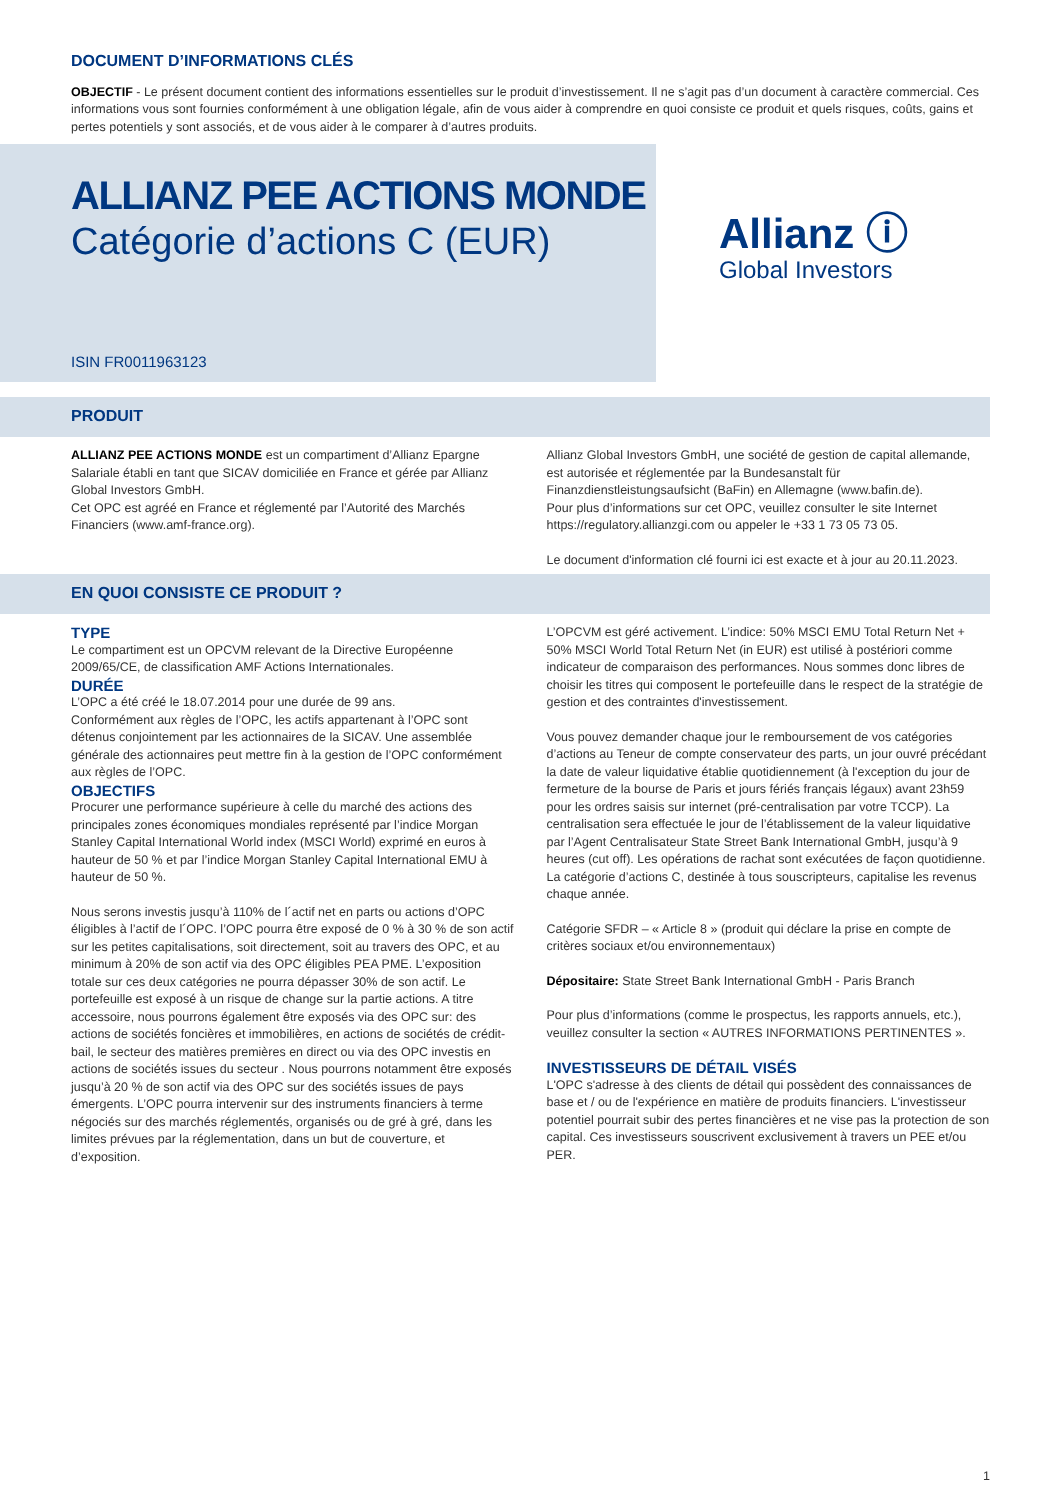DOCUMENT D’INFORMATIONS CLÉS
OBJECTIF - Le présent document contient des informations essentielles sur le produit d’investissement. Il ne s’agit pas d’un document à caractère commercial. Ces informations vous sont fournies conformément à une obligation légale, afin de vous aider à comprendre en quoi consiste ce produit et quels risques, coûts, gains et pertes potentiels y sont associés, et de vous aider à le comparer à d’autres produits.
ALLIANZ PEE ACTIONS MONDE
Catégorie d’actions C (EUR)
ISIN FR0011963123
Allianz ⓘ
Global Investors
PRODUIT
ALLIANZ PEE ACTIONS MONDE est un compartiment d’Allianz Epargne Salariale établi en tant que SICAV domiciliée en France et gérée par Allianz Global Investors GmbH.
Cet OPC est agréé en France et réglementé par l’Autorité des Marchés Financiers (www.amf-france.org).
Allianz Global Investors GmbH, une société de gestion de capital allemande, est autorisée et réglementée par la Bundesanstalt für Finanzdienstleistungsaufsicht (BaFin) en Allemagne (www.bafin.de).
Pour plus d’informations sur cet OPC, veuillez consulter le site Internet https://regulatory.allianzgi.com ou appeler le +33 1 73 05 73 05.
Le document d'information clé fourni ici est exacte et à jour au 20.11.2023.
EN QUOI CONSISTE CE PRODUIT ?
TYPE
Le compartiment est un OPCVM relevant de la Directive Européenne 2009/65/CE, de classification AMF Actions Internationales.
DURÉE
L’OPC a été créé le 18.07.2014 pour une durée de 99 ans.
Conformément aux règles de l’OPC, les actifs appartenant à l’OPC sont détenus conjointement par les actionnaires de la SICAV. Une assemblée générale des actionnaires peut mettre fin à la gestion de l’OPC conformément aux règles de l’OPC.
OBJECTIFS
Procurer une performance supérieure à celle du marché des actions des principales zones économiques mondiales représenté par l’indice Morgan Stanley Capital International World index (MSCI World) exprimé en euros à hauteur de 50 % et par l’indice Morgan Stanley Capital International EMU à hauteur de 50 %.
Nous serons investis jusqu’à 110% de l´actif net en parts ou actions d’OPC éligibles à l’actif de l´OPC. l’OPC pourra être exposé de 0 % à 30 % de son actif sur les petites capitalisations, soit directement, soit au travers des OPC, et au minimum à 20% de son actif via des OPC éligibles PEA PME. L’exposition totale sur ces deux catégories ne pourra dépasser 30% de son actif. Le portefeuille est exposé à un risque de change sur la partie actions. A titre accessoire, nous pourrons également être exposés via des OPC sur: des actions de sociétés foncières et immobilières, en actions de sociétés de crédit-bail, le secteur des matières premières en direct ou via des OPC investis en actions de sociétés issues du secteur . Nous pourrons notamment être exposés jusqu’à 20 % de son actif via des OPC sur des sociétés issues de pays émergents. L’OPC pourra intervenir sur des instruments financiers à terme négociés sur des marchés réglementés, organisés ou de gré à gré, dans les limites prévues par la réglementation, dans un but de couverture, et d’exposition.
L’OPCVM est géré activement. L’indice: 50% MSCI EMU Total Return Net + 50% MSCI World Total Return Net (in EUR) est utilisé à postériori comme indicateur de comparaison des performances. Nous sommes donc libres de choisir les titres qui composent le portefeuille dans le respect de la stratégie de gestion et des contraintes d'investissement.
Vous pouvez demander chaque jour le remboursement de vos catégories d’actions au Teneur de compte conservateur des parts, un jour ouvré précédant la date de valeur liquidative établie quotidiennement (à l'exception du jour de fermeture de la bourse de Paris et jours fériés français légaux) avant 23h59 pour les ordres saisis sur internet (pré-centralisation par votre TCCP). La centralisation sera effectuée le jour de l’établissement de la valeur liquidative par l’Agent Centralisateur State Street Bank International GmbH, jusqu’à 9 heures (cut off). Les opérations de rachat sont exécutées de façon quotidienne. La catégorie d’actions C, destinée à tous souscripteurs, capitalise les revenus chaque année.
Catégorie SFDR – « Article 8 » (produit qui déclare la prise en compte de critères sociaux et/ou environnementaux)
Dépositaire: State Street Bank International GmbH - Paris Branch
Pour plus d’informations (comme le prospectus, les rapports annuels, etc.), veuillez consulter la section « AUTRES INFORMATIONS PERTINENTES ».
INVESTISSEURS DE DÉTAIL VISÉS
L'OPC s'adresse à des clients de détail qui possèdent des connaissances de base et / ou de l'expérience en matière de produits financiers. L'investisseur potentiel pourrait subir des pertes financières et ne vise pas la protection de son capital. Ces investisseurs souscrivent exclusivement à travers un PEE et/ou PER.
1